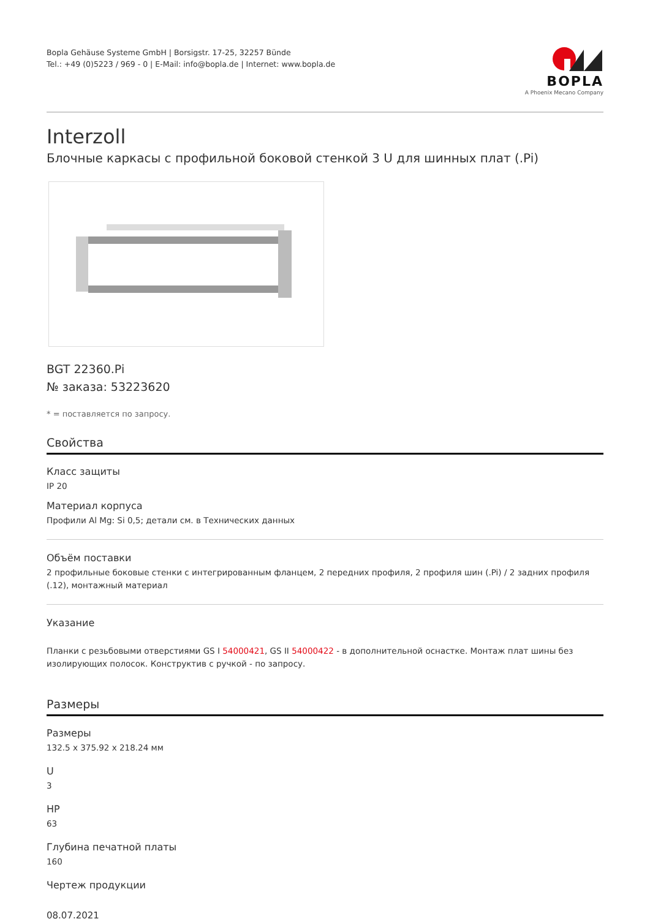Bopla Gehäuse Systeme GmbH | Borsigstr. 17-25, 32257 Bünde
Tel.: +49 (0)5223 / 969 - 0 | E-Mail: info@bopla.de | Internet: www.bopla.de
BOPLA
A Phoenix Mecano Company
Interzoll
Блочные каркасы с профильной боковой стенкой 3 U для шинных плат (.Pi)
BGT 22360.Pi
№ заказа: 53223620
* = поставляется по запросу.
Свойства
Класс защиты
IP 20
Материал корпуса
Профили Al Mg: Si 0,5; детали см. в Технических данных
Объём поставки
2 профильные боковые стенки с интегрированным фланцем, 2 передних профиля, 2 профиля шин (.Pi) / 2 задних профиля (.12), монтажный материал
Указание
Планки с резьбовыми отверстиями GS I 54000421, GS II 54000422 - в дополнительной оснастке. Монтаж плат шины без изолирующих полосок. Конструктив с ручкой - по запросу.
Размеры
Размеры
132.5 x 375.92 x 218.24 мм
U
3
HP
63
Глубина печатной платы
160
Чертеж продукции
08.07.2021